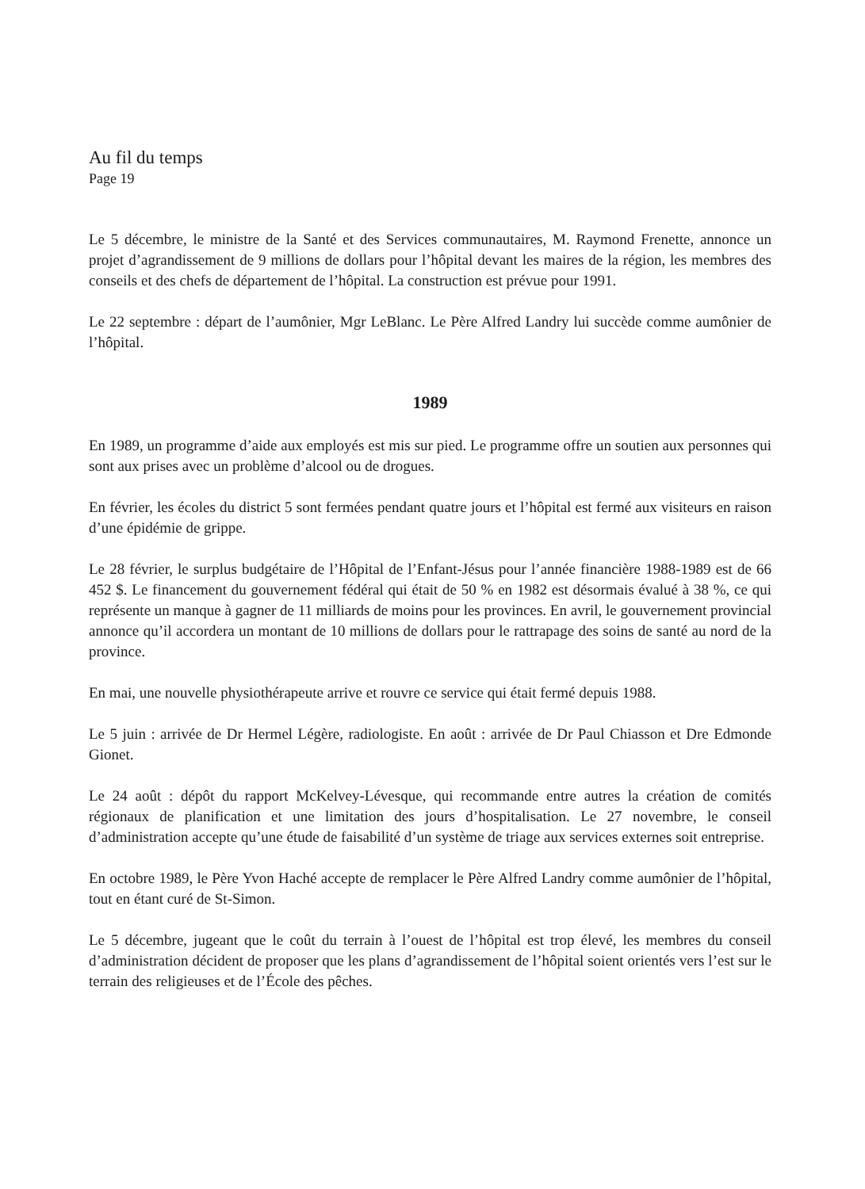Au fil du temps
Page 19
Le 5 décembre, le ministre de la Santé et des Services communautaires, M. Raymond Frenette, annonce un projet d’agrandissement de 9 millions de dollars pour l’hôpital devant les maires de la région, les membres des conseils et des chefs de département de l’hôpital. La construction est prévue pour 1991.
Le 22 septembre : départ de l’aumônier, Mgr LeBlanc. Le Père Alfred Landry lui succède comme aumônier de l’hôpital.
1989
En 1989, un programme d’aide aux employés est mis sur pied. Le programme offre un soutien aux personnes qui sont aux prises avec un problème d’alcool ou de drogues.
En février, les écoles du district 5 sont fermées pendant quatre jours et l’hôpital est fermé aux visiteurs en raison d’une épidémie de grippe.
Le 28 février, le surplus budgétaire de l’Hôpital de l’Enfant-Jésus pour l’année financière 1988-1989 est de 66 452 $. Le financement du gouvernement fédéral qui était de 50 % en 1982 est désormais évalué à 38 %, ce qui représente un manque à gagner de 11 milliards de moins pour les provinces. En avril, le gouvernement provincial annonce qu’il accordera un montant de 10 millions de dollars pour le rattrapage des soins de santé au nord de la province.
En mai, une nouvelle physiothérapeute arrive et rouvre ce service qui était fermé depuis 1988.
Le 5 juin : arrivée de Dr Hermel Légère, radiologiste. En août : arrivée de Dr Paul Chiasson et Dre Edmonde Gionet.
Le 24 août : dépôt du rapport McKelvey-Lévesque, qui recommande entre autres la création de comités régionaux de planification et une limitation des jours d’hospitalisation. Le 27 novembre, le conseil d’administration accepte qu’une étude de faisabilité d’un système de triage aux services externes soit entreprise.
En octobre 1989, le Père Yvon Haché accepte de remplacer le Père Alfred Landry comme aumônier de l’hôpital, tout en étant curé de St-Simon.
Le 5 décembre, jugeant que le coût du terrain à l’ouest de l’hôpital est trop élevé, les membres du conseil d’administration décident de proposer que les plans d’agrandissement de l’hôpital soient orientés vers l’est sur le terrain des religieuses et de l’École des pêches.